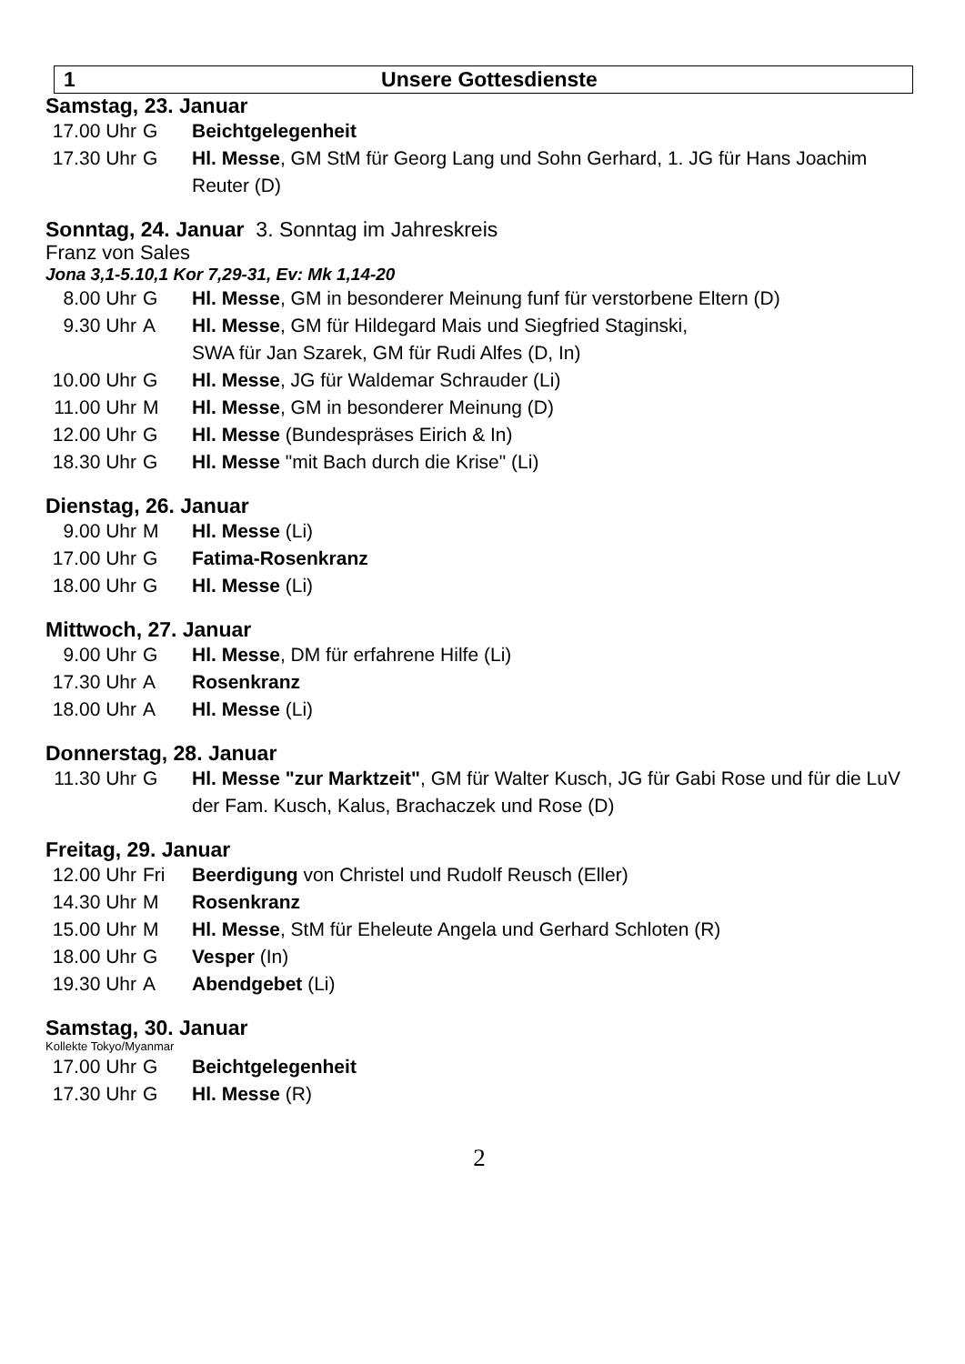1 Unsere Gottesdienste
Samstag, 23. Januar
17.00 Uhr G Beichtgelegenheit
17.30 Uhr G Hl. Messe, GM StM für Georg Lang und Sohn Gerhard, 1. JG für Hans Joachim Reuter (D)
Sonntag, 24. Januar 3. Sonntag im Jahreskreis
Franz von Sales
Jona 3,1-5.10,1 Kor 7,29-31, Ev: Mk 1,14-20
8.00 Uhr G Hl. Messe, GM in besonderer Meinung funf für verstorbene Eltern (D)
9.30 Uhr A Hl. Messe, GM für Hildegard Mais und Siegfried Staginski,
SWA für Jan Szarek, GM für Rudi Alfes (D, In)
10.00 Uhr G Hl. Messe, JG für Waldemar Schrauder (Li)
11.00 Uhr M Hl. Messe, GM in besonderer Meinung (D)
12.00 Uhr G Hl. Messe (Bundespräses Eirich & In)
18.30 Uhr G Hl. Messe "mit Bach durch die Krise" (Li)
Dienstag, 26. Januar
9.00 Uhr M Hl. Messe (Li)
17.00 Uhr G Fatima-Rosenkranz
18.00 Uhr G Hl. Messe (Li)
Mittwoch, 27. Januar
9.00 Uhr G Hl. Messe, DM für erfahrene Hilfe (Li)
17.30 Uhr A Rosenkranz
18.00 Uhr A Hl. Messe (Li)
Donnerstag, 28. Januar
11.30 Uhr G Hl. Messe "zur Marktzeit", GM für Walter Kusch, JG für Gabi Rose und für die LuV der Fam. Kusch, Kalus, Brachaczek und Rose (D)
Freitag, 29. Januar
12.00 Uhr Fri Beerdigung von Christel und Rudolf Reusch (Eller)
14.30 Uhr M Rosenkranz
15.00 Uhr M Hl. Messe, StM für Eheleute Angela und Gerhard Schloten (R)
18.00 Uhr G Vesper (In)
19.30 Uhr A Abendgebet (Li)
Samstag, 30. Januar
Kollekte Tokyo/Myanmar
17.00 Uhr G Beichtgelegenheit
17.30 Uhr G Hl. Messe (R)
2